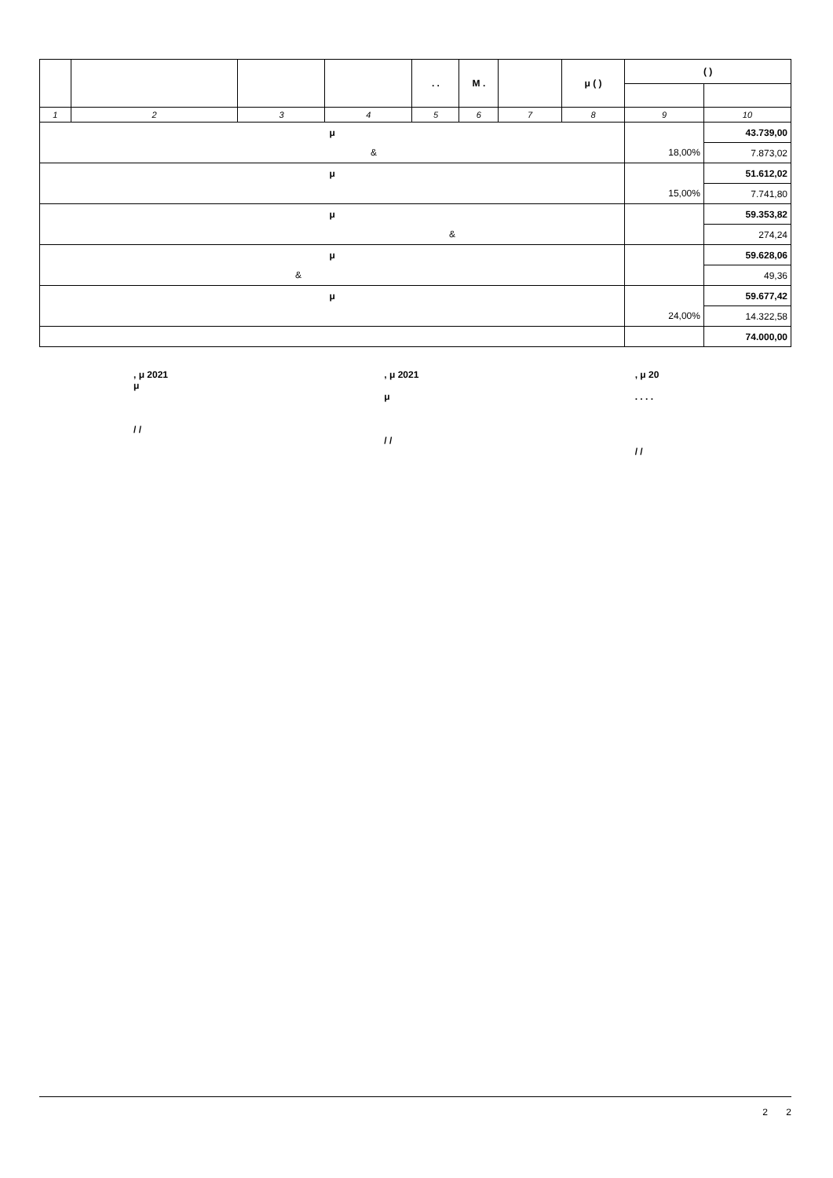| | | | | . . | M . | | μ ( ) | ( ) | |
| --- | --- | --- | --- | --- | --- | --- | --- | --- | --- |
| 1 | 2 | 3 | 4 | 5 | 6 | 7 | 8 | 9 | 10 |
| μ | | | | | | | | | 43.739,00 |
| & | | | | | | | | 18,00% | 7.873,02 |
| μ | | | | | | | | | 51.612,02 |
| | | | | | | | | 15,00% | 7.741,80 |
| μ | | | | | | | | | 59.353,82 |
| & | | | | | | | | | 274,24 |
| μ | | | | | | | | | 59.628,06 |
| & | | | | | | | | | 49,36 |
| μ | | | | | | | | | 59.677,42 |
| | | | | | | | | 24,00% | 14.322,58 |
| | | | | | | | | | 74.000,00 |
, μ 2021
μ
/ /
, μ 2021
μ
/ /
, μ 20
. . . .
/ /
2 2